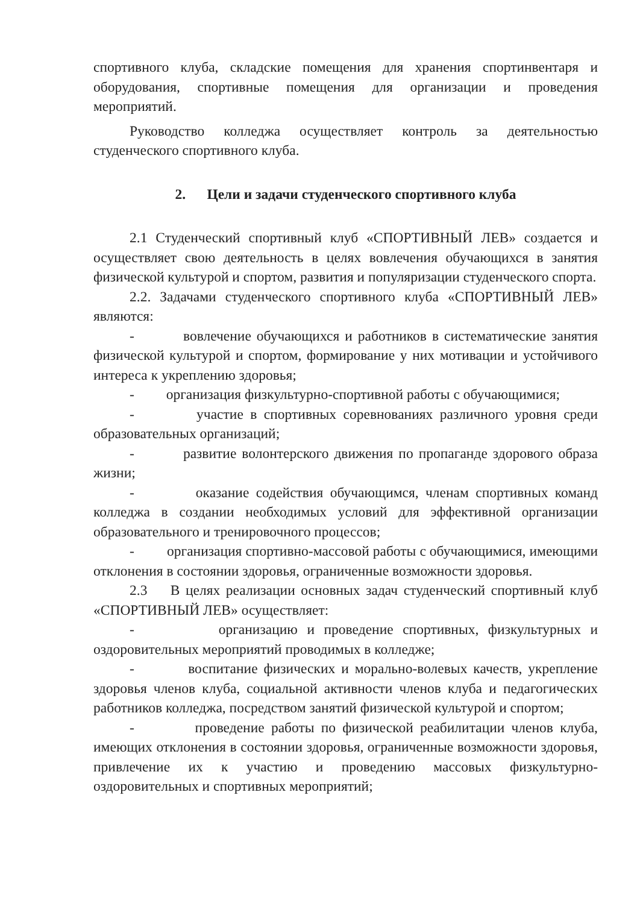спортивного клуба, складские помещения для хранения спортинвентаря и оборудования, спортивные помещения для организации и проведения мероприятий.
Руководство колледжа осуществляет контроль за деятельностью студенческого спортивного клуба.
2. Цели и задачи студенческого спортивного клуба
2.1 Студенческий спортивный клуб «СПОРТИВНЫЙ ЛЕВ» создается и осуществляет свою деятельность в целях вовлечения обучающихся в занятия физической культурой и спортом, развития и популяризации студенческого спорта.
2.2. Задачами студенческого спортивного клуба «СПОРТИВНЫЙ ЛЕВ» являются:
- вовлечение обучающихся и работников в систематические занятия физической культурой и спортом, формирование у них мотивации и устойчивого интереса к укреплению здоровья;
- организация физкультурно-спортивной работы с обучающимися;
- участие в спортивных соревнованиях различного уровня среди образовательных организаций;
- развитие волонтерского движения по пропаганде здорового образа жизни;
- оказание содействия обучающимся, членам спортивных команд колледжа в создании необходимых условий для эффективной организации образовательного и тренировочного процессов;
- организация спортивно-массовой работы с обучающимися, имеющими отклонения в состоянии здоровья, ограниченные возможности здоровья.
2.3 В целях реализации основных задач студенческий спортивный клуб «СПОРТИВНЫЙ ЛЕВ» осуществляет:
- организацию и проведение спортивных, физкультурных и оздоровительных мероприятий проводимых в колледже;
- воспитание физических и морально-волевых качеств, укрепление здоровья членов клуба, социальной активности членов клуба и педагогических работников колледжа, посредством занятий физической культурой и спортом;
- проведение работы по физической реабилитации членов клуба, имеющих отклонения в состоянии здоровья, ограниченные возможности здоровья, привлечение их к участию и проведению массовых физкультурно-оздоровительных и спортивных мероприятий;